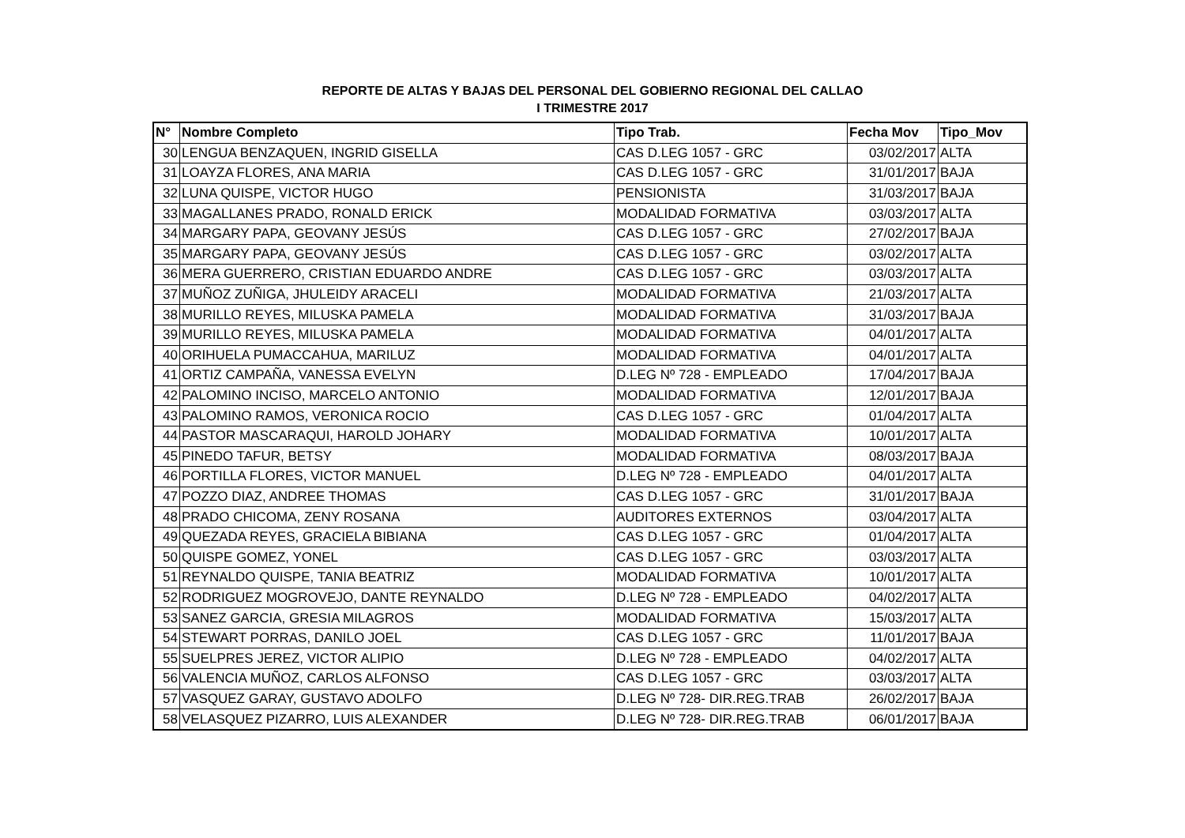REPORTE DE ALTAS Y BAJAS DEL PERSONAL DEL GOBIERNO REGIONAL DEL CALLAO
I TRIMESTRE 2017
| N° | Nombre Completo | Tipo Trab. | Fecha Mov | Tipo_Mov |
| --- | --- | --- | --- | --- |
| 30 | LENGUA BENZAQUEN, INGRID GISELLA | CAS D.LEG 1057 - GRC | 03/02/2017 | ALTA |
| 31 | LOAYZA FLORES, ANA MARIA | CAS D.LEG 1057 - GRC | 31/01/2017 | BAJA |
| 32 | LUNA QUISPE, VICTOR HUGO | PENSIONISTA | 31/03/2017 | BAJA |
| 33 | MAGALLANES PRADO, RONALD ERICK | MODALIDAD FORMATIVA | 03/03/2017 | ALTA |
| 34 | MARGARY PAPA, GEOVANY JESÚS | CAS D.LEG 1057 - GRC | 27/02/2017 | BAJA |
| 35 | MARGARY PAPA, GEOVANY JESÚS | CAS D.LEG 1057 - GRC | 03/02/2017 | ALTA |
| 36 | MERA GUERRERO, CRISTIAN EDUARDO ANDRE | CAS D.LEG 1057 - GRC | 03/03/2017 | ALTA |
| 37 | MUÑOZ ZUÑIGA, JHULEIDY ARACELI | MODALIDAD FORMATIVA | 21/03/2017 | ALTA |
| 38 | MURILLO REYES, MILUSKA PAMELA | MODALIDAD FORMATIVA | 31/03/2017 | BAJA |
| 39 | MURILLO REYES, MILUSKA PAMELA | MODALIDAD FORMATIVA | 04/01/2017 | ALTA |
| 40 | ORIHUELA PUMACCAHUA, MARILUZ | MODALIDAD FORMATIVA | 04/01/2017 | ALTA |
| 41 | ORTIZ CAMPAÑA, VANESSA EVELYN | D.LEG Nº 728 - EMPLEADO | 17/04/2017 | BAJA |
| 42 | PALOMINO INCISO, MARCELO ANTONIO | MODALIDAD FORMATIVA | 12/01/2017 | BAJA |
| 43 | PALOMINO RAMOS, VERONICA ROCIO | CAS D.LEG 1057 - GRC | 01/04/2017 | ALTA |
| 44 | PASTOR MASCARAQUI, HAROLD JOHARY | MODALIDAD FORMATIVA | 10/01/2017 | ALTA |
| 45 | PINEDO TAFUR, BETSY | MODALIDAD FORMATIVA | 08/03/2017 | BAJA |
| 46 | PORTILLA FLORES, VICTOR MANUEL | D.LEG Nº 728 - EMPLEADO | 04/01/2017 | ALTA |
| 47 | POZZO DIAZ, ANDREE THOMAS | CAS D.LEG 1057 - GRC | 31/01/2017 | BAJA |
| 48 | PRADO CHICOMA, ZENY ROSANA | AUDITORES EXTERNOS | 03/04/2017 | ALTA |
| 49 | QUEZADA REYES, GRACIELA BIBIANA | CAS D.LEG 1057 - GRC | 01/04/2017 | ALTA |
| 50 | QUISPE GOMEZ, YONEL | CAS D.LEG 1057 - GRC | 03/03/2017 | ALTA |
| 51 | REYNALDO QUISPE, TANIA BEATRIZ | MODALIDAD FORMATIVA | 10/01/2017 | ALTA |
| 52 | RODRIGUEZ MOGROVEJO, DANTE REYNALDO | D.LEG Nº 728 - EMPLEADO | 04/02/2017 | ALTA |
| 53 | SANEZ GARCIA, GRESIA MILAGROS | MODALIDAD FORMATIVA | 15/03/2017 | ALTA |
| 54 | STEWART PORRAS, DANILO JOEL | CAS D.LEG 1057 - GRC | 11/01/2017 | BAJA |
| 55 | SUELPRES JEREZ, VICTOR ALIPIO | D.LEG Nº 728 - EMPLEADO | 04/02/2017 | ALTA |
| 56 | VALENCIA MUÑOZ, CARLOS ALFONSO | CAS D.LEG 1057 - GRC | 03/03/2017 | ALTA |
| 57 | VASQUEZ GARAY, GUSTAVO ADOLFO | D.LEG Nº 728- DIR.REG.TRAB | 26/02/2017 | BAJA |
| 58 | VELASQUEZ PIZARRO, LUIS ALEXANDER | D.LEG Nº 728- DIR.REG.TRAB | 06/01/2017 | BAJA |